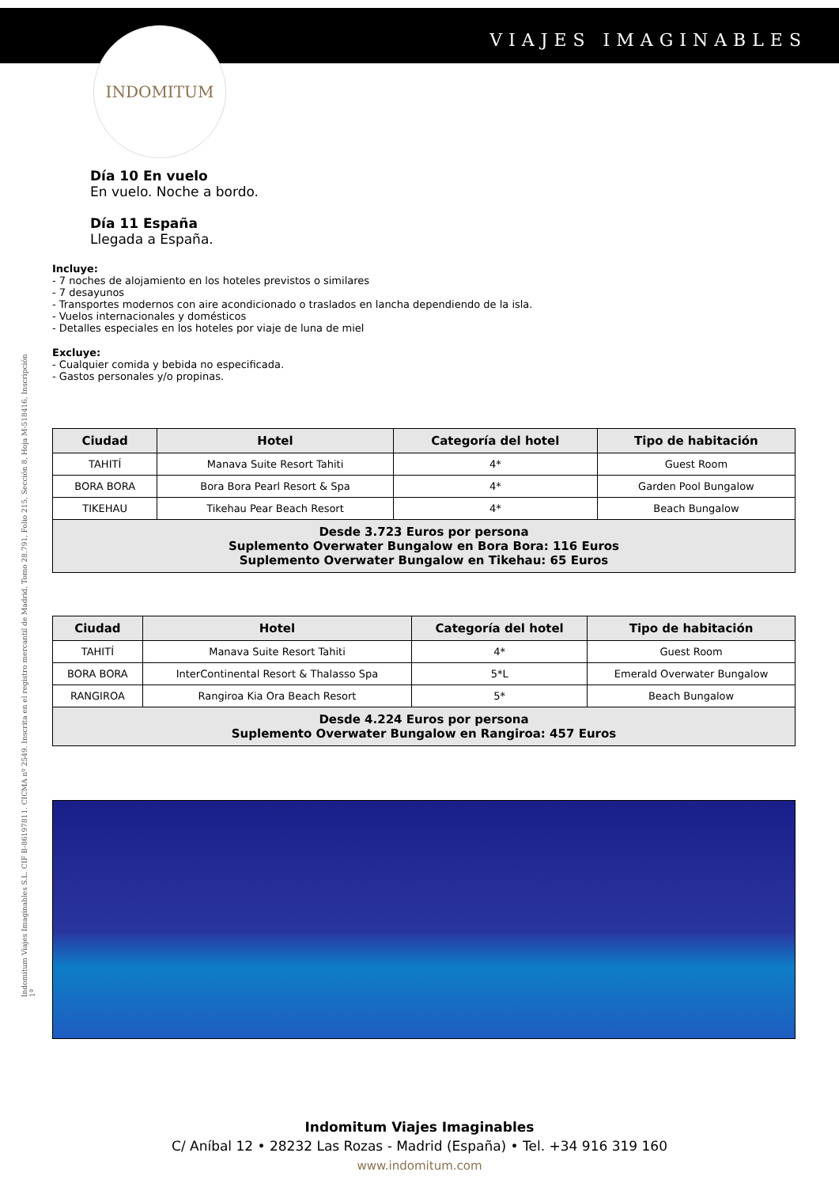VIAJES IMAGINABLES INDOMITUM
Indomitum Viajes Imaginables S.L. CIF B-86197811. CICMA nº 2549. Inscrita en el registro mercantil de Madrid, Tomo 28.791, Folio 215, Sección 8, Hoja M-518416, Inscripción 1ª
Día 10 En vuelo
En vuelo. Noche a bordo.
Día 11 España
Llegada a España.
Incluye:
- 7 noches de alojamiento en los hoteles previstos o similares
- 7 desayunos
- Transportes modernos con aire acondicionado o traslados en lancha dependiendo de la isla.
- Vuelos internacionales y domésticos
- Detalles especiales en los hoteles por viaje de luna de miel
Excluye:
- Cualquier comida y bebida no especificada.
- Gastos personales y/o propinas.
| Ciudad | Hotel | Categoría del hotel | Tipo de habitación |
| --- | --- | --- | --- |
| TAHITÍ | Manava Suite Resort Tahiti | 4* | Guest Room |
| BORA BORA | Bora Bora Pearl Resort & Spa | 4* | Garden Pool Bungalow |
| TIKEHAU | Tikehau Pear Beach Resort | 4* | Beach Bungalow |
| Desde 3.723 Euros por persona Suplemento Overwater Bungalow en Bora Bora: 116 Euros Suplemento Overwater Bungalow en Tikehau: 65 Euros | | | |
| Ciudad | Hotel | Categoría del hotel | Tipo de habitación |
| --- | --- | --- | --- |
| TAHITÍ | Manava Suite Resort Tahiti | 4* | Guest Room |
| BORA BORA | InterContinental Resort & Thalasso Spa | 5*L | Emerald Overwater Bungalow |
| RANGIROA | Rangiroa Kia Ora Beach Resort | 5* | Beach Bungalow |
| Desde 4.224 Euros por persona Suplemento Overwater Bungalow en Rangiroa: 457 Euros | | | |
Indomitum Viajes Imaginables
C/ Aníbal 12 • 28232 Las Rozas - Madrid (España) • Tel. +34 916 319 160
www.indomitum.com